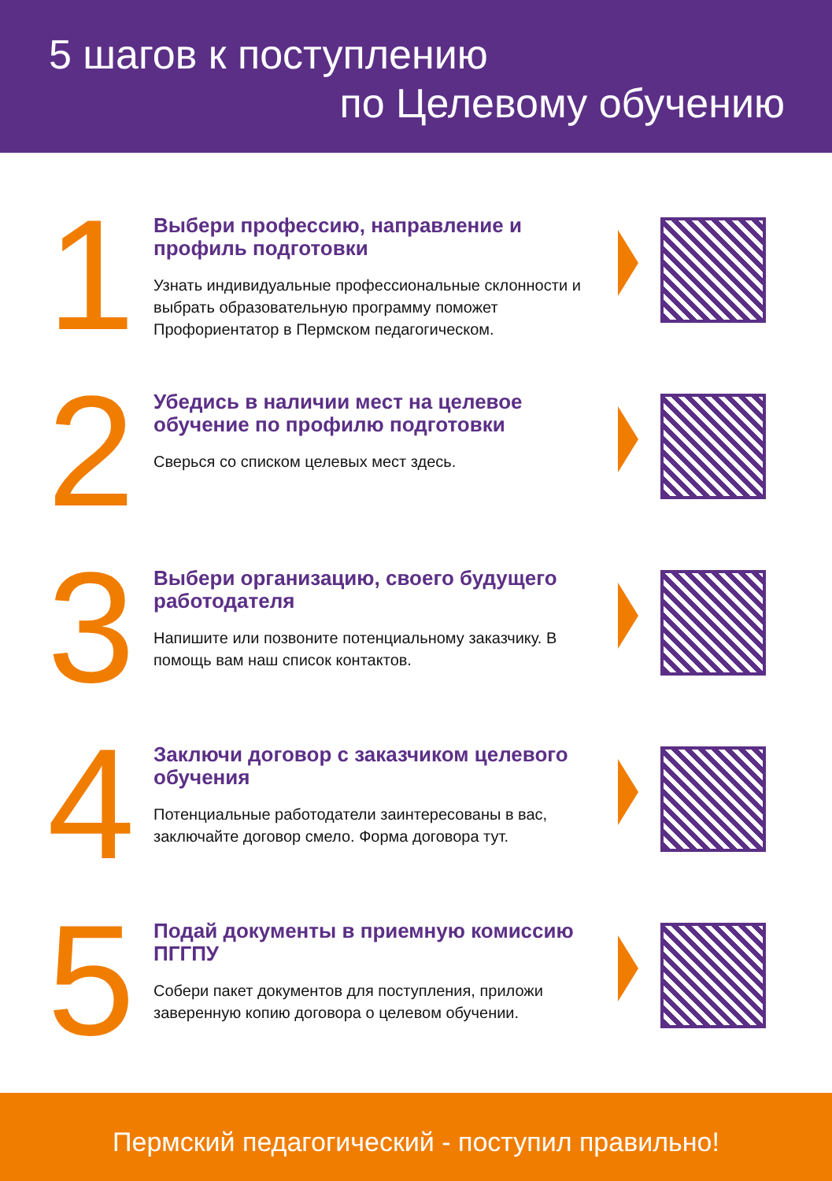5 шагов к поступлению
по Целевому обучению
1
Выбери профессию, направление и профиль подготовки
Узнать индивидуальные профессиональные склонности и выбрать образовательную программу поможет Профориентатор в Пермском педагогическом.
2
Убедись в наличии мест на целевое обучение по профилю подготовки
Сверься со списком целевых мест здесь.
3
Выбери организацию, своего будущего работодателя
Напишите или позвоните потенциальному заказчику. В помощь вам наш список контактов.
4
Заключи договор с заказчиком целевого обучения
Потенциальные работодатели заинтересованы в вас, заключайте договор смело. Форма договора тут.
5
Подай документы в приемную комиссию ПГГПУ
Собери пакет документов для поступления, приложи заверенную копию договора о целевом обучении.
Пермский педагогический - поступил правильно!